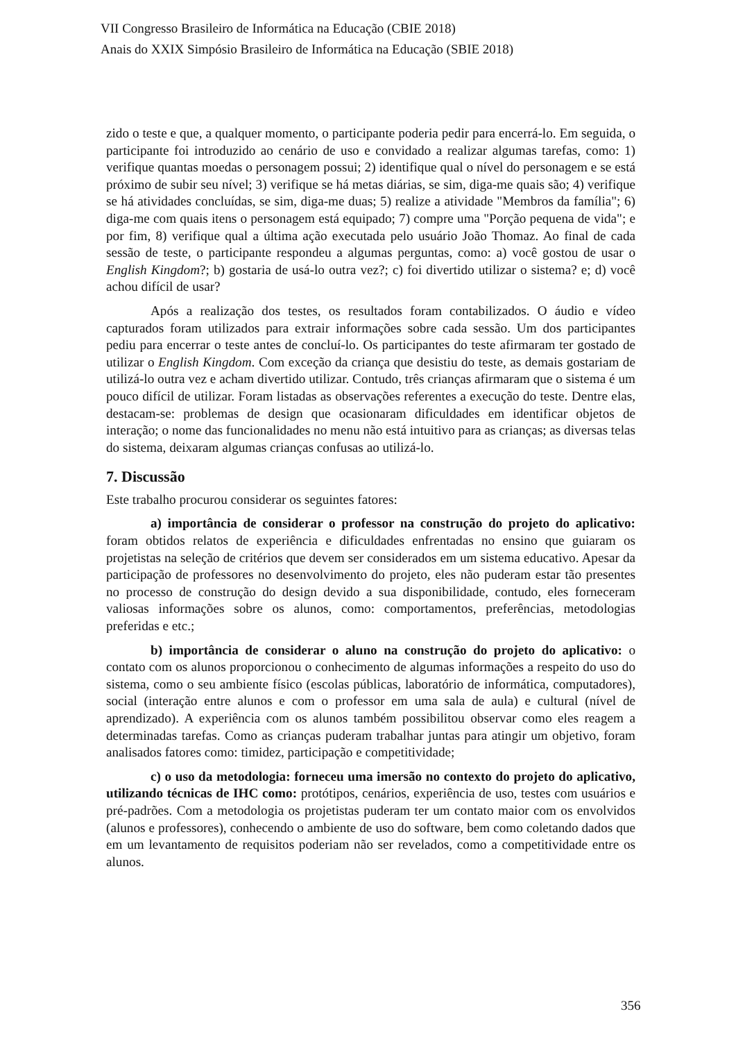VII Congresso Brasileiro de Informática na Educação (CBIE 2018)
Anais do XXIX Simpósio Brasileiro de Informática na Educação (SBIE 2018)
zido o teste e que, a qualquer momento, o participante poderia pedir para encerrá-lo. Em seguida, o participante foi introduzido ao cenário de uso e convidado a realizar algumas tarefas, como: 1) verifique quantas moedas o personagem possui; 2) identifique qual o nível do personagem e se está próximo de subir seu nível; 3) verifique se há metas diárias, se sim, diga-me quais são; 4) verifique se há atividades concluídas, se sim, diga-me duas; 5) realize a atividade "Membros da família"; 6) diga-me com quais itens o personagem está equipado; 7) compre uma "Porção pequena de vida"; e por fim, 8) verifique qual a última ação executada pelo usuário João Thomaz. Ao final de cada sessão de teste, o participante respondeu a algumas perguntas, como: a) você gostou de usar o English Kingdom?; b) gostaria de usá-lo outra vez?; c) foi divertido utilizar o sistema? e; d) você achou difícil de usar?
Após a realização dos testes, os resultados foram contabilizados. O áudio e vídeo capturados foram utilizados para extrair informações sobre cada sessão. Um dos participantes pediu para encerrar o teste antes de concluí-lo. Os participantes do teste afirmaram ter gostado de utilizar o English Kingdom. Com exceção da criança que desistiu do teste, as demais gostariam de utilizá-lo outra vez e acham divertido utilizar. Contudo, três crianças afirmaram que o sistema é um pouco difícil de utilizar. Foram listadas as observações referentes a execução do teste. Dentre elas, destacam-se: problemas de design que ocasionaram dificuldades em identificar objetos de interação; o nome das funcionalidades no menu não está intuitivo para as crianças; as diversas telas do sistema, deixaram algumas crianças confusas ao utilizá-lo.
7. Discussão
Este trabalho procurou considerar os seguintes fatores:
a) importância de considerar o professor na construção do projeto do aplicativo: foram obtidos relatos de experiência e dificuldades enfrentadas no ensino que guiaram os projetistas na seleção de critérios que devem ser considerados em um sistema educativo. Apesar da participação de professores no desenvolvimento do projeto, eles não puderam estar tão presentes no processo de construção do design devido a sua disponibilidade, contudo, eles forneceram valiosas informações sobre os alunos, como: comportamentos, preferências, metodologias preferidas e etc.;
b) importância de considerar o aluno na construção do projeto do aplicativo: o contato com os alunos proporcionou o conhecimento de algumas informações a respeito do uso do sistema, como o seu ambiente físico (escolas públicas, laboratório de informática, computadores), social (interação entre alunos e com o professor em uma sala de aula) e cultural (nível de aprendizado). A experiência com os alunos também possibilitou observar como eles reagem a determinadas tarefas. Como as crianças puderam trabalhar juntas para atingir um objetivo, foram analisados fatores como: timidez, participação e competitividade;
c) o uso da metodologia: forneceu uma imersão no contexto do projeto do aplicativo, utilizando técnicas de IHC como: protótipos, cenários, experiência de uso, testes com usuários e pré-padrões. Com a metodologia os projetistas puderam ter um contato maior com os envolvidos (alunos e professores), conhecendo o ambiente de uso do software, bem como coletando dados que em um levantamento de requisitos poderiam não ser revelados, como a competitividade entre os alunos.
356